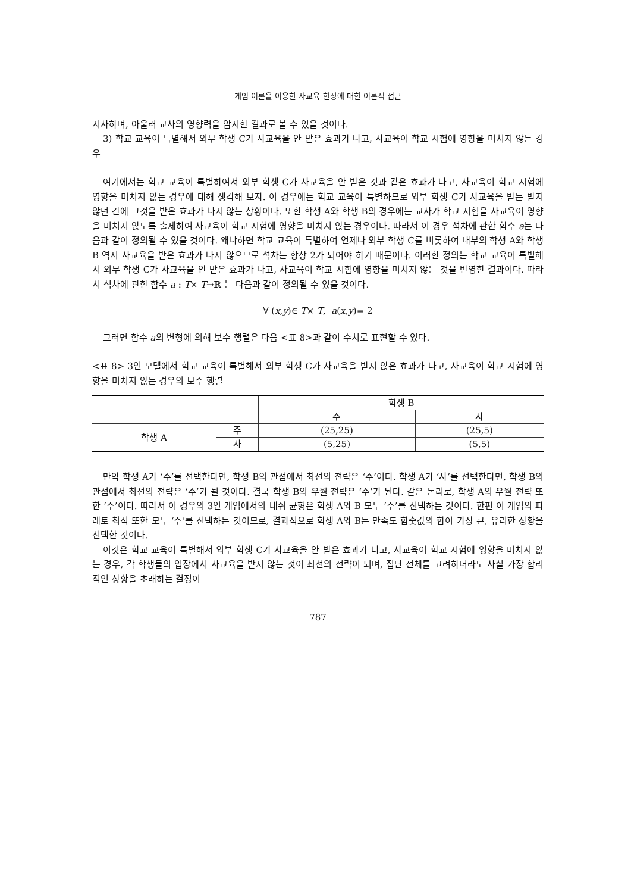게임 이론을 이용한 사교육 현상에 대한 이론적 접근
시사하며, 아울러 교사의 영향력을 암시한 결과로 볼 수 있을 것이다.
3) 학교 교육이 특별해서 외부 학생 C가 사교육을 안 받은 효과가 나고, 사교육이 학교 시험에 영향을 미치지 않는 경우
여기에서는 학교 교육이 특별하여서 외부 학생 C가 사교육을 안 받은 것과 같은 효과가 나고, 사교육이 학교 시험에 영향을 미치지 않는 경우에 대해 생각해 보자. 이 경우에는 학교 교육이 특별하므로 외부 학생 C가 사교육을 받든 받지 않던 간에 그것을 받은 효과가 나지 않는 상황이다. 또한 학생 A와 학생 B의 경우에는 교사가 학교 시험을 사교육이 영향을 미치지 않도록 출제하여 사교육이 학교 시험에 영향을 미치지 않는 경우이다. 따라서 이 경우 석차에 관한 함수 a는 다음과 같이 정의될 수 있을 것이다. 왜냐하면 학교 교육이 특별하여 언제나 외부 학생 C를 비롯하여 내부의 학생 A와 학생 B 역시 사교육을 받은 효과가 나지 않으므로 석차는 항상 2가 되어야 하기 때문이다. 이러한 정의는 학교 교육이 특별해서 외부 학생 C가 사교육을 안 받은 효과가 나고, 사교육이 학교 시험에 영향을 미치지 않는 것을 반영한 결과이다. 따라서 석차에 관한 함수 a : T× T→ℝ 는 다음과 같이 정의될 수 있을 것이다.
∀ (x,y)∈ T× T, a(x,y)= 2
그러면 함수 a의 변형에 의해 보수 행렬은 다음 <표 8>과 같이 수치로 표현할 수 있다.
<표 8> 3인 모델에서 학교 교육이 특별해서 외부 학생 C가 사교육을 받지 않은 효과가 나고, 사교육이 학교 시험에 영향을 미치지 않는 경우의 보수 행렬
| | | 학생 B | |
| --- | --- | --- | --- |
| | | 주 | 사 |
| 학생 A | 주 | (25,25) | (25,5) |
| | 사 | (5,25) | (5,5) |
만약 학생 A가 ‘주’를 선택한다면, 학생 B의 관점에서 최선의 전략은 ‘주’이다. 학생 A가 ‘사’를 선택한다면, 학생 B의 관점에서 최선의 전략은 ‘주’가 될 것이다. 결국 학생 B의 우월 전략은 ‘주’가 된다. 같은 논리로, 학생 A의 우월 전략 또한 ‘주’이다. 따라서 이 경우의 3인 게임에서의 내쉬 균형은 학생 A와 B 모두 ‘주’를 선택하는 것이다. 한편 이 게임의 파레토 최적 또한 모두 ‘주’를 선택하는 것이므로, 결과적으로 학생 A와 B는 만족도 함숫값의 합이 가장 큰, 유리한 상황을 선택한 것이다.
이것은 학교 교육이 특별해서 외부 학생 C가 사교육을 안 받은 효과가 나고, 사교육이 학교 시험에 영향을 미치지 않는 경우, 각 학생들의 입장에서 사교육을 받지 않는 것이 최선의 전략이 되며, 집단 전체를 고려하더라도 사실 가장 합리적인 상황을 초래하는 결정이
787